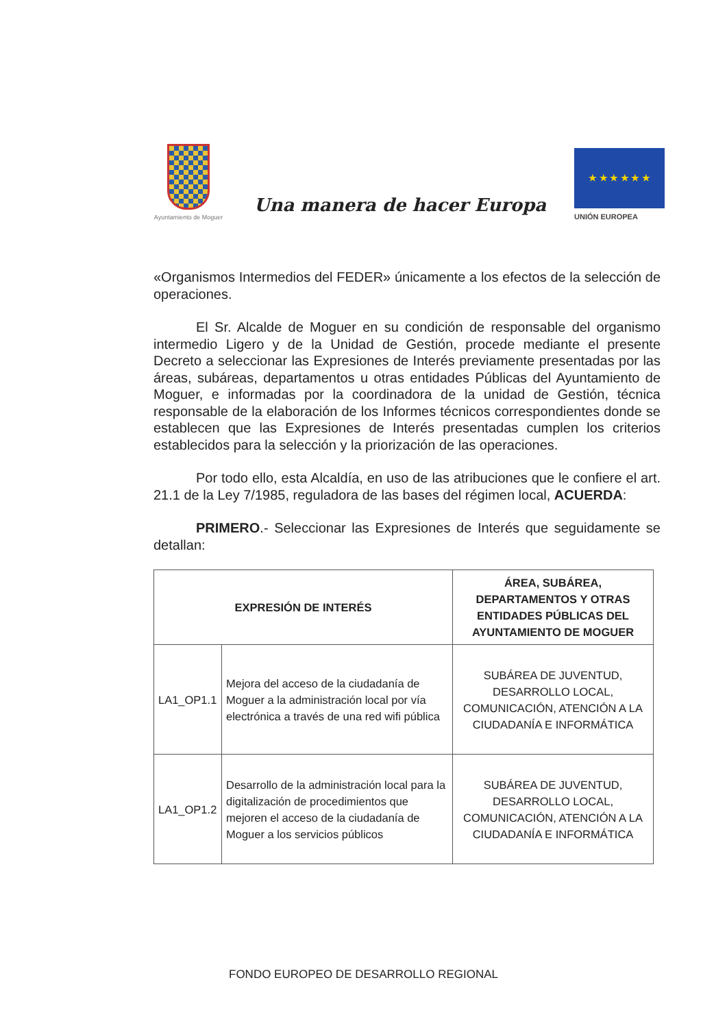Ayuntamiento de Moguer
Una manera de hacer Europa
★ ★ ★ ★ ★ ★
UNIÓN EUROPEA
«Organismos Intermedios del FEDER» únicamente a los efectos de la selección de operaciones.
El Sr. Alcalde de Moguer en su condición de responsable del organismo intermedio Ligero y de la Unidad de Gestión, procede mediante el presente Decreto a seleccionar las Expresiones de Interés previamente presentadas por las áreas, subáreas, departamentos u otras entidades Públicas del Ayuntamiento de Moguer, e informadas por la coordinadora de la unidad de Gestión, técnica responsable de la elaboración de los Informes técnicos correspondientes donde se establecen que las Expresiones de Interés presentadas cumplen los criterios establecidos para la selección y la priorización de las operaciones.
Por todo ello, esta Alcaldía, en uso de las atribuciones que le confiere el art. 21.1 de la Ley 7/1985, reguladora de las bases del régimen local, ACUERDA:
PRIMERO.- Seleccionar las Expresiones de Interés que seguidamente se detallan:
| EXPRESIÓN DE INTERÉS | | ÁREA, SUBÁREA, DEPARTAMENTOS Y OTRAS ENTIDADES PÚBLICAS DEL AYUNTAMIENTO DE MOGUER |
| --- | --- | --- |
| LA1_OP1.1 | Mejora del acceso de la ciudadanía de Moguer a la administración local por vía electrónica a través de una red wifi pública | SUBÁREA DE JUVENTUD, DESARROLLO LOCAL, COMUNICACIÓN, ATENCIÓN A LA CIUDADANÍA E INFORMÁTICA |
| LA1_OP1.2 | Desarrollo de la administración local para la digitalización de procedimientos que mejoren el acceso de la ciudadanía de Moguer a los servicios públicos | SUBÁREA DE JUVENTUD, DESARROLLO LOCAL, COMUNICACIÓN, ATENCIÓN A LA CIUDADANÍA E INFORMÁTICA |
FONDO EUROPEO DE DESARROLLO REGIONAL